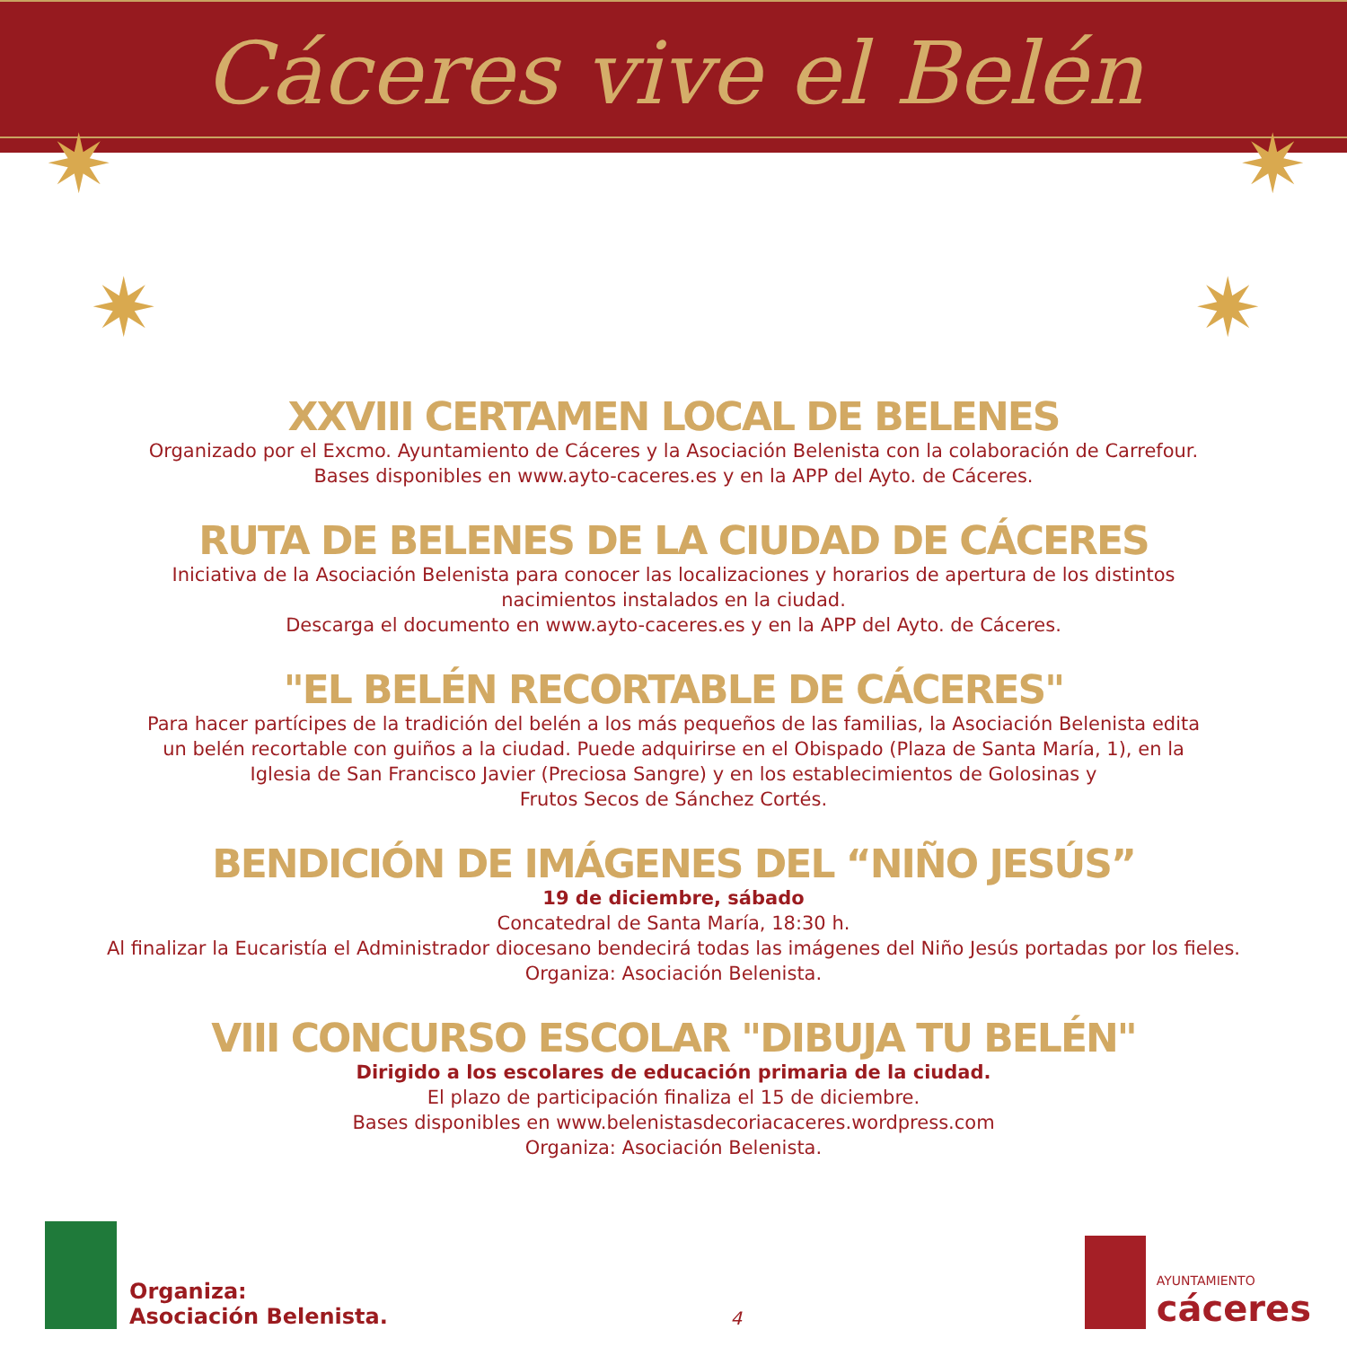Cáceres vive el Belén
✷
✷
✷
✷
XXVIII CERTAMEN LOCAL DE BELENES
Organizado por el Excmo. Ayuntamiento de Cáceres y la Asociación Belenista con la colaboración de Carrefour.
Bases disponibles en www.ayto-caceres.es y en la APP del Ayto. de Cáceres.
RUTA DE BELENES DE LA CIUDAD DE CÁCERES
Iniciativa de la Asociación Belenista para conocer las localizaciones y horarios de apertura de los distintos
nacimientos instalados en la ciudad.
Descarga el documento en www.ayto-caceres.es y en la APP del Ayto. de Cáceres.
"EL BELÉN RECORTABLE DE CÁCERES"
Para hacer partícipes de la tradición del belén a los más pequeños de las familias, la Asociación Belenista edita
un belén recortable con guiños a la ciudad. Puede adquirirse en el Obispado (Plaza de Santa María, 1), en la
Iglesia de San Francisco Javier (Preciosa Sangre) y en los establecimientos de Golosinas y
Frutos Secos de Sánchez Cortés.
BENDICIÓN DE IMÁGENES DEL “NIÑO JESÚS”
19 de diciembre, sábado
Concatedral de Santa María, 18:30 h.
Al finalizar la Eucaristía el Administrador diocesano bendecirá todas las imágenes del Niño Jesús portadas por los fieles.
Organiza: Asociación Belenista.
VIII CONCURSO ESCOLAR "DIBUJA TU BELÉN"
Dirigido a los escolares de educación primaria de la ciudad.
El plazo de participación finaliza el 15 de diciembre.
Bases disponibles en www.belenistasdecoriacaceres.wordpress.com
Organiza: Asociación Belenista.
Organiza:
Asociación Belenista.
4
AYUNTAMIENTO
cáceres